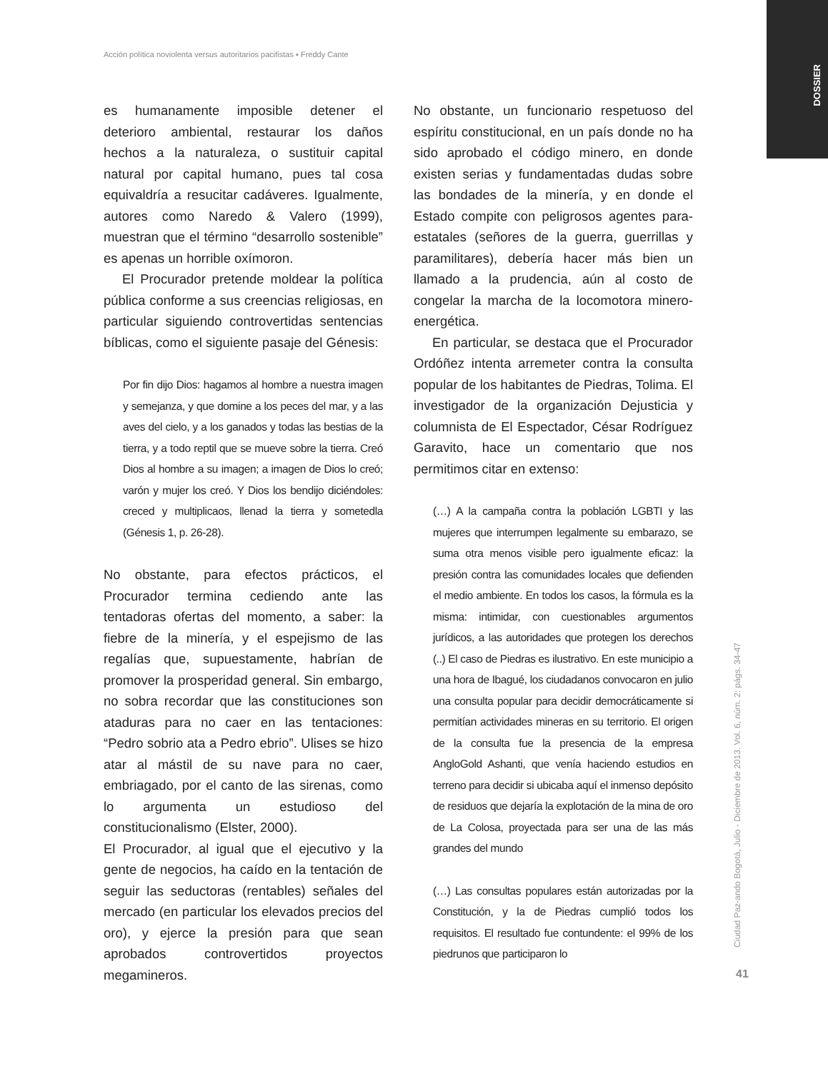Acción política noviolenta versus autoritarios pacifistas ▪ Freddy Cante
DOSSIER
es humanamente imposible detener el deterioro ambiental, restaurar los daños hechos a la naturaleza, o sustituir capital natural por capital humano, pues tal cosa equivaldría a resucitar cadáveres. Igualmente, autores como Naredo & Valero (1999), muestran que el término “desarrollo sostenible” es apenas un horrible oxímoron.
El Procurador pretende moldear la política pública conforme a sus creencias religiosas, en particular siguiendo controvertidas sentencias bíblicas, como el siguiente pasaje del Génesis:
Por fin dijo Dios: hagamos al hombre a nuestra imagen y semejanza, y que domine a los peces del mar, y a las aves del cielo, y a los ganados y todas las bestias de la tierra, y a todo reptil que se mueve sobre la tierra. Creó Dios al hombre a su imagen; a imagen de Dios lo creó; varón y mujer los creó. Y Dios los bendijo diciéndoles: creced y multiplicaos, llenad la tierra y sometedla (Génesis 1, p. 26-28).
No obstante, para efectos prácticos, el Procurador termina cediendo ante las tentadoras ofertas del momento, a saber: la fiebre de la minería, y el espejismo de las regalías que, supuestamente, habrían de promover la prosperidad general. Sin embargo, no sobra recordar que las constituciones son ataduras para no caer en las tentaciones: “Pedro sobrio ata a Pedro ebrio”. Ulises se hizo atar al mástil de su nave para no caer, embriagado, por el canto de las sirenas, como lo argumenta un estudioso del constitucionalismo (Elster, 2000).
El Procurador, al igual que el ejecutivo y la gente de negocios, ha caído en la tentación de seguir las seductoras (rentables) señales del mercado (en particular los elevados precios del oro), y ejerce la presión para que sean aprobados controvertidos proyectos megamineros.
No obstante, un funcionario respetuoso del espíritu constitucional, en un país donde no ha sido aprobado el código minero, en donde existen serias y fundamentadas dudas sobre las bondades de la minería, y en donde el Estado compite con peligrosos agentes para-estatales (señores de la guerra, guerrillas y paramilitares), debería hacer más bien un llamado a la prudencia, aún al costo de congelar la marcha de la locomotora minero-energética.
En particular, se destaca que el Procurador Ordóñez intenta arremeter contra la consulta popular de los habitantes de Piedras, Tolima. El investigador de la organización Dejusticia y columnista de El Espectador, César Rodríguez Garavito, hace un comentario que nos permitimos citar en extenso:
(…) A la campaña contra la población LGBTI y las mujeres que interrumpen legalmente su embarazo, se suma otra menos visible pero igualmente eficaz: la presión contra las comunidades locales que defienden el medio ambiente. En todos los casos, la fórmula es la misma: intimidar, con cuestionables argumentos jurídicos, a las autoridades que protegen los derechos (..) El caso de Piedras es ilustrativo. En este municipio a una hora de Ibagué, los ciudadanos convocaron en julio una consulta popular para decidir democráticamente si permitían actividades mineras en su territorio. El origen de la consulta fue la presencia de la empresa AngloGold Ashanti, que venía haciendo estudios en terreno para decidir si ubicaba aquí el inmenso depósito de residuos que dejaría la explotación de la mina de oro de La Colosa, proyectada para ser una de las más grandes del mundo
(…) Las consultas populares están autorizadas por la Constitución, y la de Piedras cumplió todos los requisitos. El resultado fue contundente: el 99% de los piedrunos que participaron lo
Ciudad Paz-ando Bogotá, Julio - Diciembre de 2013. Vol. 6, núm. 2: págs. 34-47
41